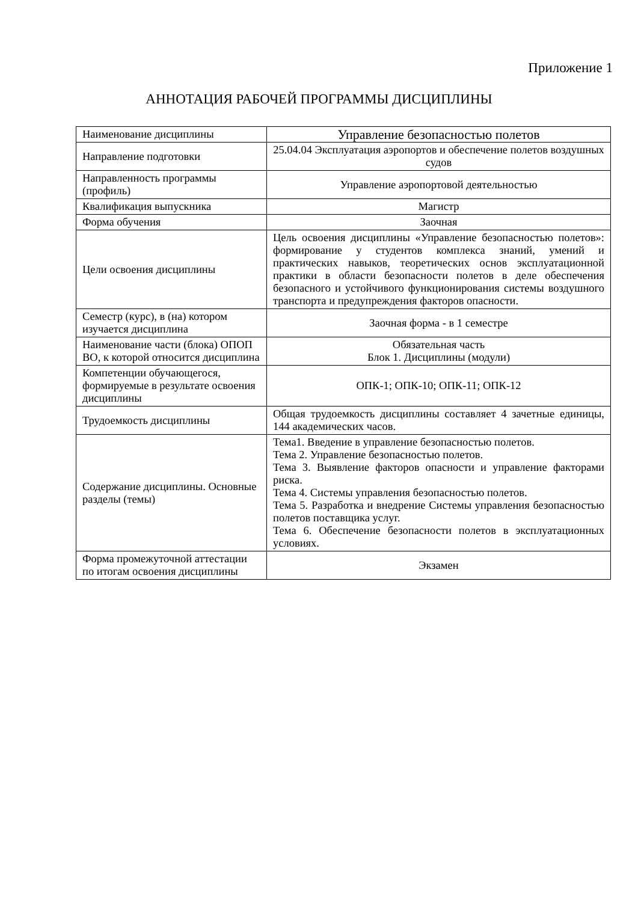Приложение 1
АННОТАЦИЯ РАБОЧЕЙ ПРОГРАММЫ ДИСЦИПЛИНЫ
| Наименование дисциплины | Управление безопасностью полетов |
| Направление подготовки | 25.04.04 Эксплуатация аэропортов и обеспечение полетов воздушных судов |
| Направленность программы (профиль) | Управление аэропортовой деятельностью |
| Квалификация выпускника | Магистр |
| Форма обучения | Заочная |
| Цели освоения дисциплины | Цель освоения дисциплины «Управление безопасностью полетов»: формирование у студентов комплекса знаний, умений и практических навыков, теоретических основ эксплуатационной практики в области безопасности полетов в деле обеспечения безопасного и устойчивого функционирования системы воздушного транспорта и предупреждения факторов опасности. |
| Семестр (курс), в (на) котором изучается дисциплина | Заочная форма - в 1 семестре |
| Наименование части (блока) ОПОП ВО, к которой относится дисциплина | Обязательная часть Блок 1. Дисциплины (модули) |
| Компетенции обучающегося, формируемые в результате освоения дисциплины | ОПК-1; ОПК-10; ОПК-11; ОПК-12 |
| Трудоемкость дисциплины | Общая трудоемкость дисциплины составляет 4 зачетные единицы, 144 академических часов. |
| Содержание дисциплины. Основные разделы (темы) | Тема1. Введение в управление безопасностью полетов. Тема 2. Управление безопасностью полетов. Тема 3. Выявление факторов опасности и управление факторами риска. Тема 4. Системы управления безопасностью полетов. Тема 5. Разработка и внедрение Системы управления безопасностью полетов поставщика услуг. Тема 6. Обеспечение безопасности полетов в эксплуатационных условиях. |
| Форма промежуточной аттестации по итогам освоения дисциплины | Экзамен |